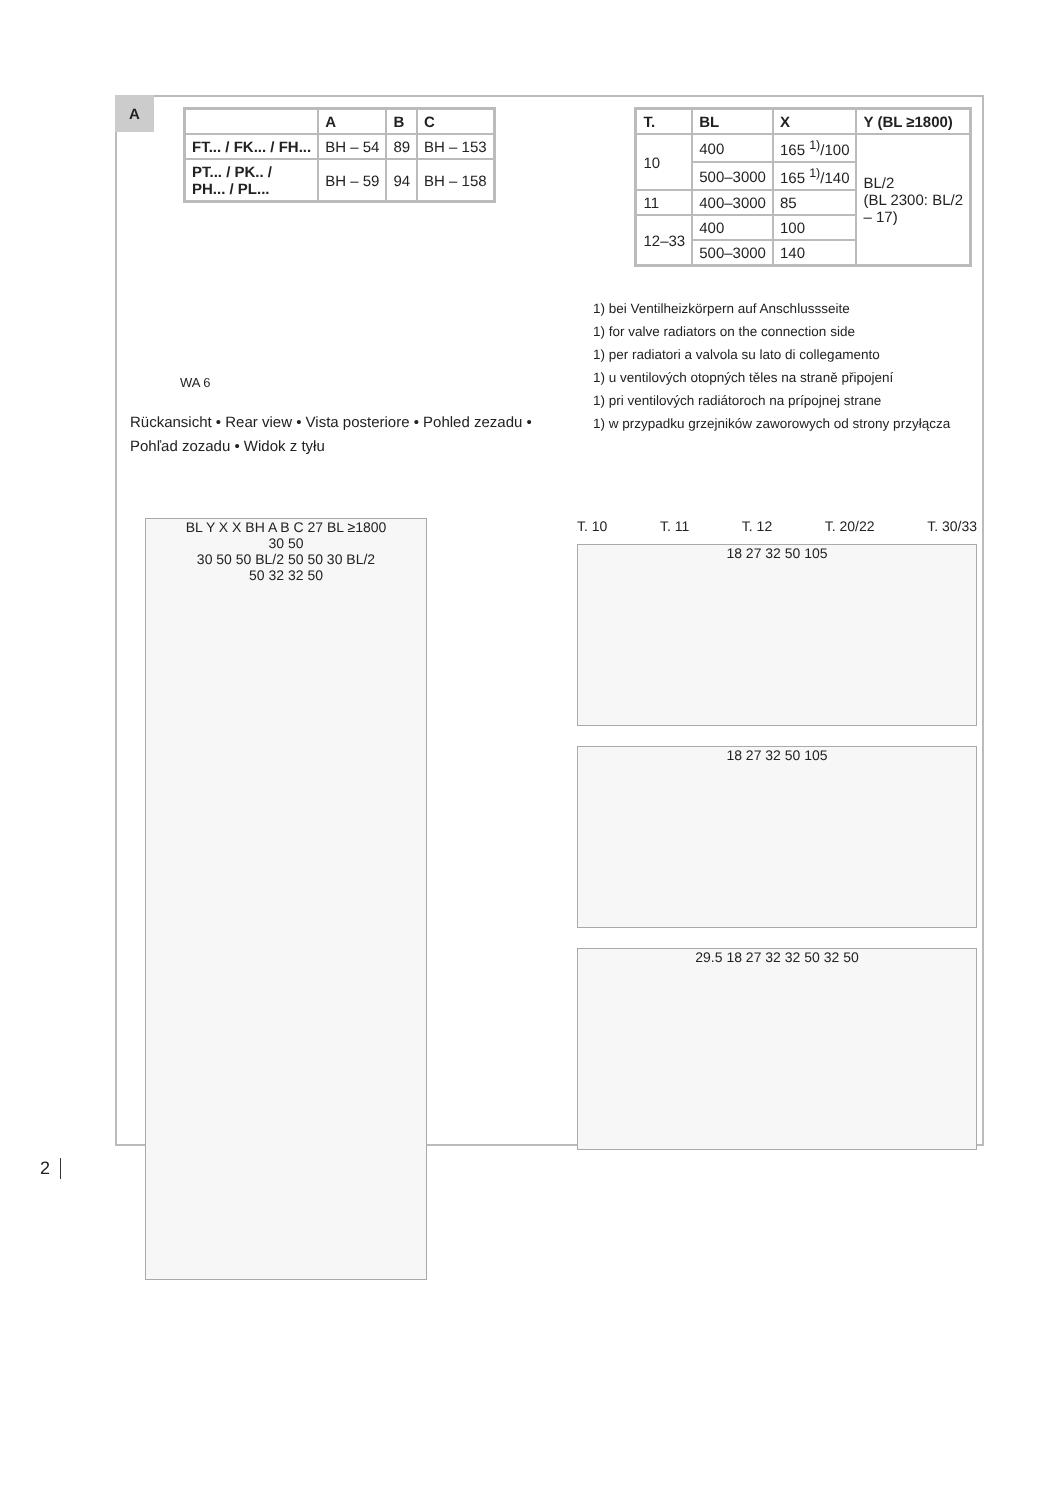A
| | A | B | C |
| --- | --- | --- | --- |
| FT... / FK... / FH... | BH – 54 | 89 | BH – 153 |
| PT... / PK.. / PH... / PL... | BH – 59 | 94 | BH – 158 |
| T. | BL | X | Y (BL ≥1800) |
| --- | --- | --- | --- |
| 10 | 400 | 165 <sup>1)</sup>/100 | BL/2 (BL 2300: BL/2 – 17) |
| | 500–3000 | 165 <sup>1)</sup>/140 | |
| 11 | 400–3000 | 85 | |
| 12–33 | 400 | 100 | |
| | 500–3000 | 140 | |
1) bei Ventilheizkörpern auf Anschlussseite
1) for valve radiators on the connection side
1) per radiatori a valvola su lato di collegamento
1) u ventilových otopných těles na straně připojení
1) pri ventilových radiátoroch na prípojnej strane
1) w przypadku grzejników zaworowych od strony przyłącza
WA 6
Rückansicht • Rear view • Vista posteriore • Pohled zezadu • Pohľad zozadu • Widok z tyłu
BL Y X X BH A B C 27 BL ≥1800
30 50
30 50 50 BL/2 50 50 30 BL/2
50 32 32 50
T. 10 T. 11 T. 12 T. 20/22 T. 30/33
18 27 32 50 105
18 27 32 50 105
29.5 18 27 32 32 50 32 50
2